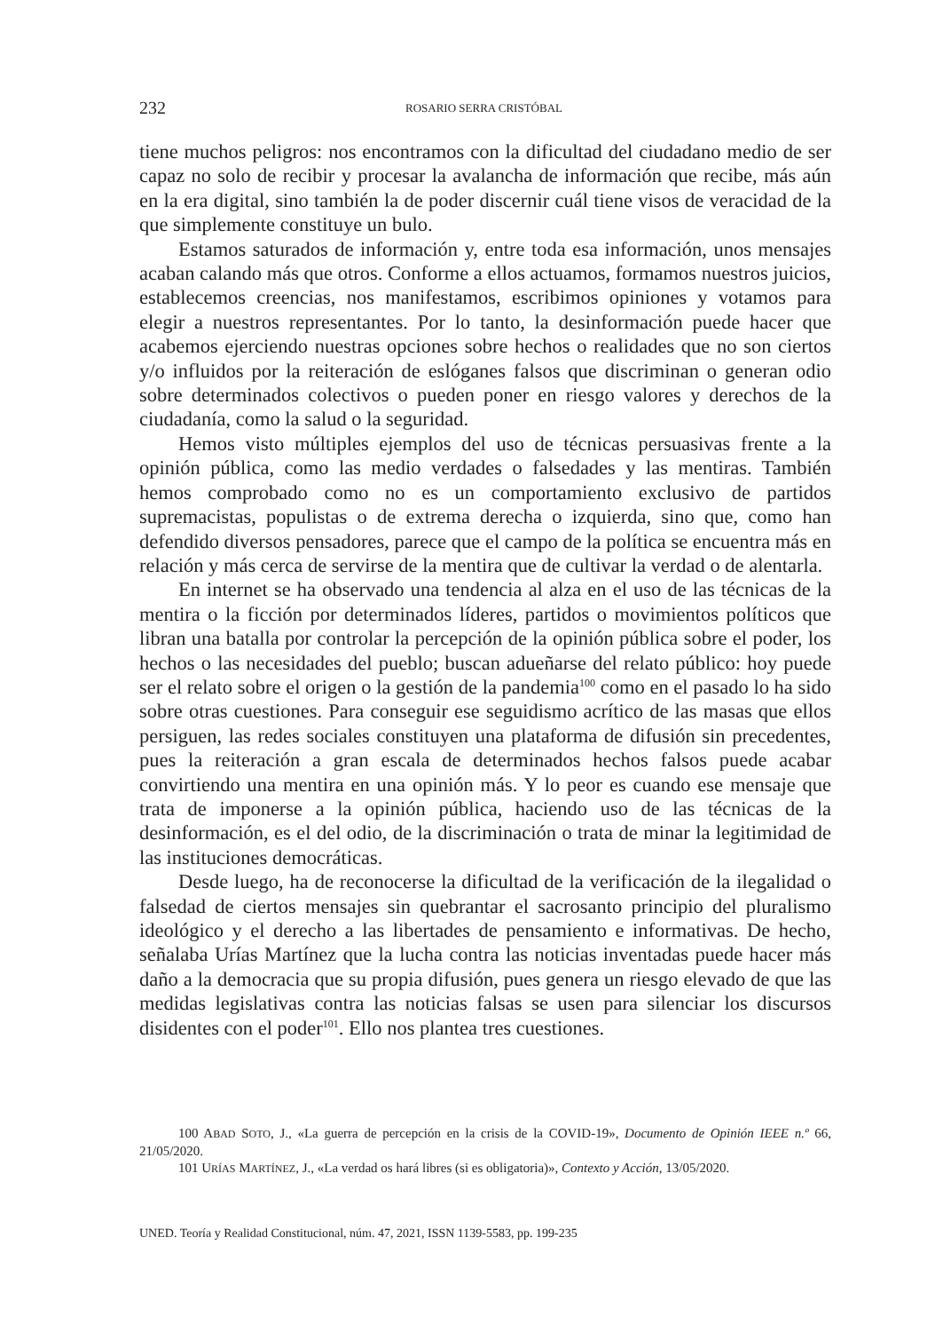232 ROSARIO SERRA CRISTÓBAL
tiene muchos peligros: nos encontramos con la dificultad del ciudadano medio de ser capaz no solo de recibir y procesar la avalancha de información que recibe, más aún en la era digital, sino también la de poder discernir cuál tiene visos de veracidad de la que simplemente constituye un bulo.
Estamos saturados de información y, entre toda esa información, unos mensajes acaban calando más que otros. Conforme a ellos actuamos, formamos nuestros juicios, establecemos creencias, nos manifestamos, escribimos opiniones y votamos para elegir a nuestros representantes. Por lo tanto, la desinformación puede hacer que acabemos ejerciendo nuestras opciones sobre hechos o realidades que no son ciertos y/o influidos por la reiteración de eslóganes falsos que discriminan o generan odio sobre determinados colectivos o pueden poner en riesgo valores y derechos de la ciudadanía, como la salud o la seguridad.
Hemos visto múltiples ejemplos del uso de técnicas persuasivas frente a la opinión pública, como las medio verdades o falsedades y las mentiras. También hemos comprobado como no es un comportamiento exclusivo de partidos supremacistas, populistas o de extrema derecha o izquierda, sino que, como han defendido diversos pensadores, parece que el campo de la política se encuentra más en relación y más cerca de servirse de la mentira que de cultivar la verdad o de alentarla.
En internet se ha observado una tendencia al alza en el uso de las técnicas de la mentira o la ficción por determinados líderes, partidos o movimientos políticos que libran una batalla por controlar la percepción de la opinión pública sobre el poder, los hechos o las necesidades del pueblo; buscan adueñarse del relato público: hoy puede ser el relato sobre el origen o la gestión de la pandemia<sup>100</sup> como en el pasado lo ha sido sobre otras cuestiones. Para conseguir ese seguidismo acrítico de las masas que ellos persiguen, las redes sociales constituyen una plataforma de difusión sin precedentes, pues la reiteración a gran escala de determinados hechos falsos puede acabar convirtiendo una mentira en una opinión más. Y lo peor es cuando ese mensaje que trata de imponerse a la opinión pública, haciendo uso de las técnicas de la desinformación, es el del odio, de la discriminación o trata de minar la legitimidad de las instituciones democráticas.
Desde luego, ha de reconocerse la dificultad de la verificación de la ilegalidad o falsedad de ciertos mensajes sin quebrantar el sacrosanto principio del pluralismo ideológico y el derecho a las libertades de pensamiento e informativas. De hecho, señalaba Urías Martínez que la lucha contra las noticias inventadas puede hacer más daño a la democracia que su propia difusión, pues genera un riesgo elevado de que las medidas legislativas contra las noticias falsas se usen para silenciar los discursos disidentes con el poder<sup>101</sup>. Ello nos plantea tres cuestiones.
100 ABAD SOTO, J., «La guerra de percepción en la crisis de la COVID-19», Documento de Opinión IEEE n.º 66, 21/05/2020.
101 URÍAS MARTÍNEZ, J., «La verdad os hará libres (si es obligatoria)», Contexto y Acción, 13/05/2020.
UNED. Teoría y Realidad Constitucional, núm. 47, 2021, ISSN 1139-5583, pp. 199-235